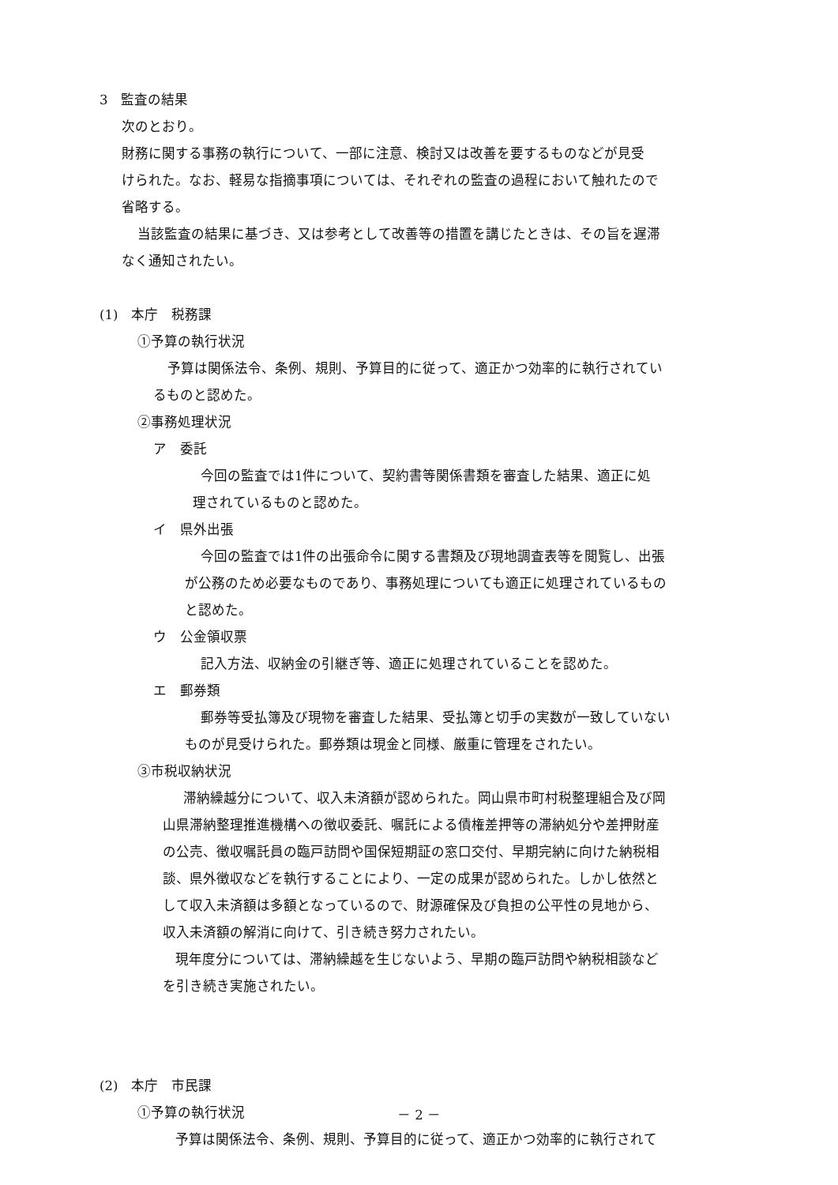3　監査の結果
次のとおり。
財務に関する事務の執行について、一部に注意、検討又は改善を要するものなどが見受
けられた。なお、軽易な指摘事項については、それぞれの監査の過程において触れたので
省略する。
当該監査の結果に基づき、又は参考として改善等の措置を講じたときは、その旨を遅滞
なく通知されたい。
(1)　本庁　税務課
①予算の執行状況
予算は関係法令、条例、規則、予算目的に従って、適正かつ効率的に執行されてい
るものと認めた。
②事務処理状況
ア　委託
今回の監査では1件について、契約書等関係書類を審査した結果、適正に処
理されているものと認めた。
イ　県外出張
今回の監査では1件の出張命令に関する書類及び現地調査表等を閲覧し、出張
が公務のため必要なものであり、事務処理についても適正に処理されているもの
と認めた。
ウ　公金領収票
記入方法、収納金の引継ぎ等、適正に処理されていることを認めた。
エ　郵券類
郵券等受払簿及び現物を審査した結果、受払簿と切手の実数が一致していない
ものが見受けられた。郵券類は現金と同様、厳重に管理をされたい。
③市税収納状況
滞納繰越分について、収入未済額が認められた。岡山県市町村税整理組合及び岡
山県滞納整理推進機構への徴収委託、嘱託による債権差押等の滞納処分や差押財産
の公売、徴収嘱託員の臨戸訪問や国保短期証の窓口交付、早期完納に向けた納税相
談、県外徴収などを執行することにより、一定の成果が認められた。しかし依然と
して収入未済額は多額となっているので、財源確保及び負担の公平性の見地から、
収入未済額の解消に向けて、引き続き努力されたい。
現年度分については、滞納繰越を生じないよう、早期の臨戸訪問や納税相談など
を引き続き実施されたい。
(2)　本庁　市民課
①予算の執行状況
予算は関係法令、条例、規則、予算目的に従って、適正かつ効率的に執行されて
－ 2 －